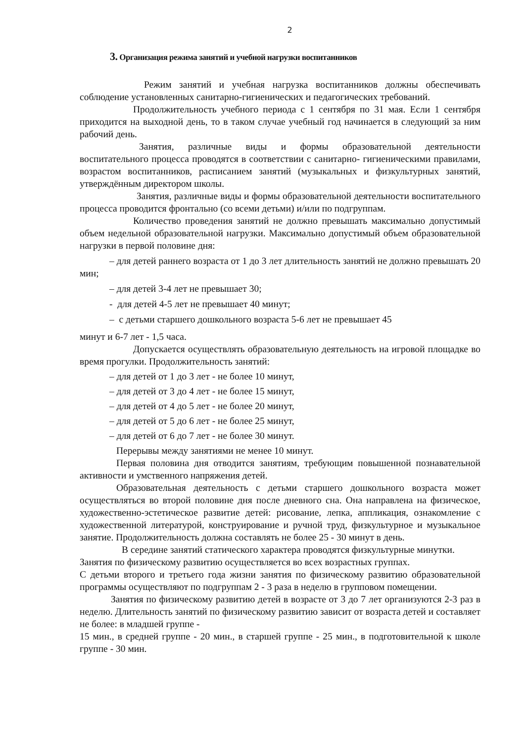2
3. Организация режима занятий и учебной нагрузки воспитанников
Режим занятий и учебная нагрузка воспитанников должны обеспечивать соблюдение установленных санитарно-гигиенических и педагогических требований.
Продолжительность учебного периода с 1 сентября по 31 мая. Если 1 сентября приходится на выходной день, то в таком случае учебный год начинается в следующий за ним рабочий день.
Занятия, различные виды и формы образовательной деятельности воспитательного процесса проводятся в соответствии с санитарно- гигиеническими правилами, возрастом воспитанников, расписанием занятий (музыкальных и физкультурных занятий, утверждённым директором школы.
Занятия, различные виды и формы образовательной деятельности воспитательного процесса проводится фронтально (со всеми детьми) и/или по подгруппам.
Количество проведения занятий не должно превышать максимально допустимый объем недельной образовательной нагрузки. Максимально допустимый объем образовательной нагрузки в первой половине дня:
– для детей раннего возраста от 1 до 3 лет длительность занятий не должно превышать 20 мин;
– для детей 3-4 лет не превышает 30;
- для детей 4-5 лет не превышает 40 минут;
– с детьми старшего дошкольного возраста 5-6 лет не превышает 45
минут и 6-7 лет - 1,5 часа.
Допускается осуществлять образовательную деятельность на игровой площадке во время прогулки. Продолжительность занятий:
– для детей от 1 до 3 лет - не более 10 минут,
– для детей от 3 до 4 лет - не более 15 минут,
– для детей от 4 до 5 лет - не более 20 минут,
– для детей от 5 до 6 лет - не более 25 минут,
– для детей от 6 до 7 лет - не более 30 минут.
Перерывы между занятиями не менее 10 минут.
Первая половина дня отводится занятиям, требующим повышенной познавательной активности и умственного напряжения детей.
Образовательная деятельность с детьми старшего дошкольного возраста может осуществляться во второй половине дня после дневного сна. Она направлена на физическое, художественно-эстетическое развитие детей: рисование, лепка, аппликация, ознакомление с художественной литературой, конструирование и ручной труд, физкультурное и музыкальное занятие. Продолжительность должна составлять не более 25 - 30 минут в день.
В середине занятий статического характера проводятся физкультурные минутки.
Занятия по физическому развитию осуществляется во всех возрастных группах.
С детьми второго и третьего года жизни занятия по физическому развитию образовательной программы осуществляют по подгруппам 2 - 3 раза в неделю в групповом помещении.
Занятия по физическому развитию детей в возрасте от 3 до 7 лет организуются 2-3 раз в неделю. Длительность занятий по физическому развитию зависит от возраста детей и составляет не более: в младшей группе -
15 мин., в средней группе - 20 мин., в старшей группе - 25 мин., в подготовительной к школе группе - 30 мин.